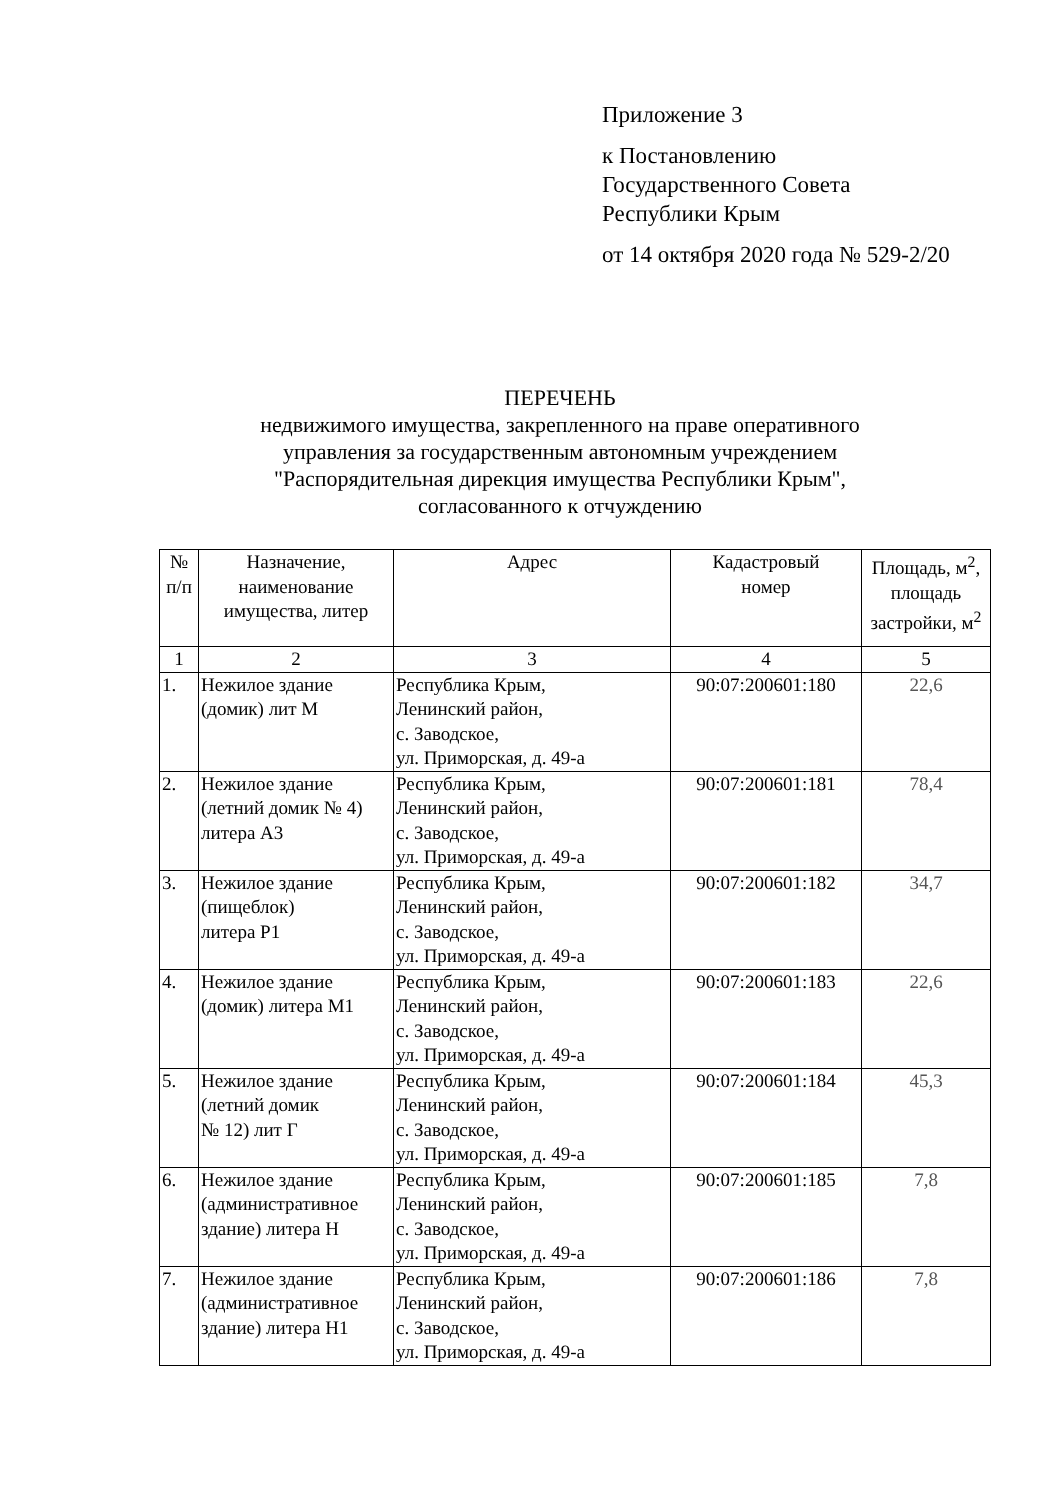Приложение 3
к Постановлению
Государственного Совета
Республики Крым
от 14 октября 2020 года № 529-2/20
ПЕРЕЧЕНЬ
недвижимого имущества, закрепленного на праве оперативного
управления за государственным автономным учреждением
"Распорядительная дирекция имущества Республики Крым",
согласованного к отчуждению
| № п/п | Назначение, наименование имущества, литер | Адрес | Кадастровый номер | Площадь, м<sup>2</sup>, площадь застройки, м<sup>2</sup> |
| --- | --- | --- | --- | --- |
| 1 | 2 | 3 | 4 | 5 |
| 1. | Нежилое здание (домик) лит М | Республика Крым, Ленинский район, с. Заводское, ул. Приморская, д. 49-а | 90:07:200601:180 | 22,6 |
| 2. | Нежилое здание (летний домик № 4) литера А3 | Республика Крым, Ленинский район, с. Заводское, ул. Приморская, д. 49-а | 90:07:200601:181 | 78,4 |
| 3. | Нежилое здание (пищеблок) литера Р1 | Республика Крым, Ленинский район, с. Заводское, ул. Приморская, д. 49-а | 90:07:200601:182 | 34,7 |
| 4. | Нежилое здание (домик) литера М1 | Республика Крым, Ленинский район, с. Заводское, ул. Приморская, д. 49-а | 90:07:200601:183 | 22,6 |
| 5. | Нежилое здание (летний домик № 12) лит Г | Республика Крым, Ленинский район, с. Заводское, ул. Приморская, д. 49-а | 90:07:200601:184 | 45,3 |
| 6. | Нежилое здание (административное здание) литера Н | Республика Крым, Ленинский район, с. Заводское, ул. Приморская, д. 49-а | 90:07:200601:185 | 7,8 |
| 7. | Нежилое здание (административное здание) литера Н1 | Республика Крым, Ленинский район, с. Заводское, ул. Приморская, д. 49-а | 90:07:200601:186 | 7,8 |